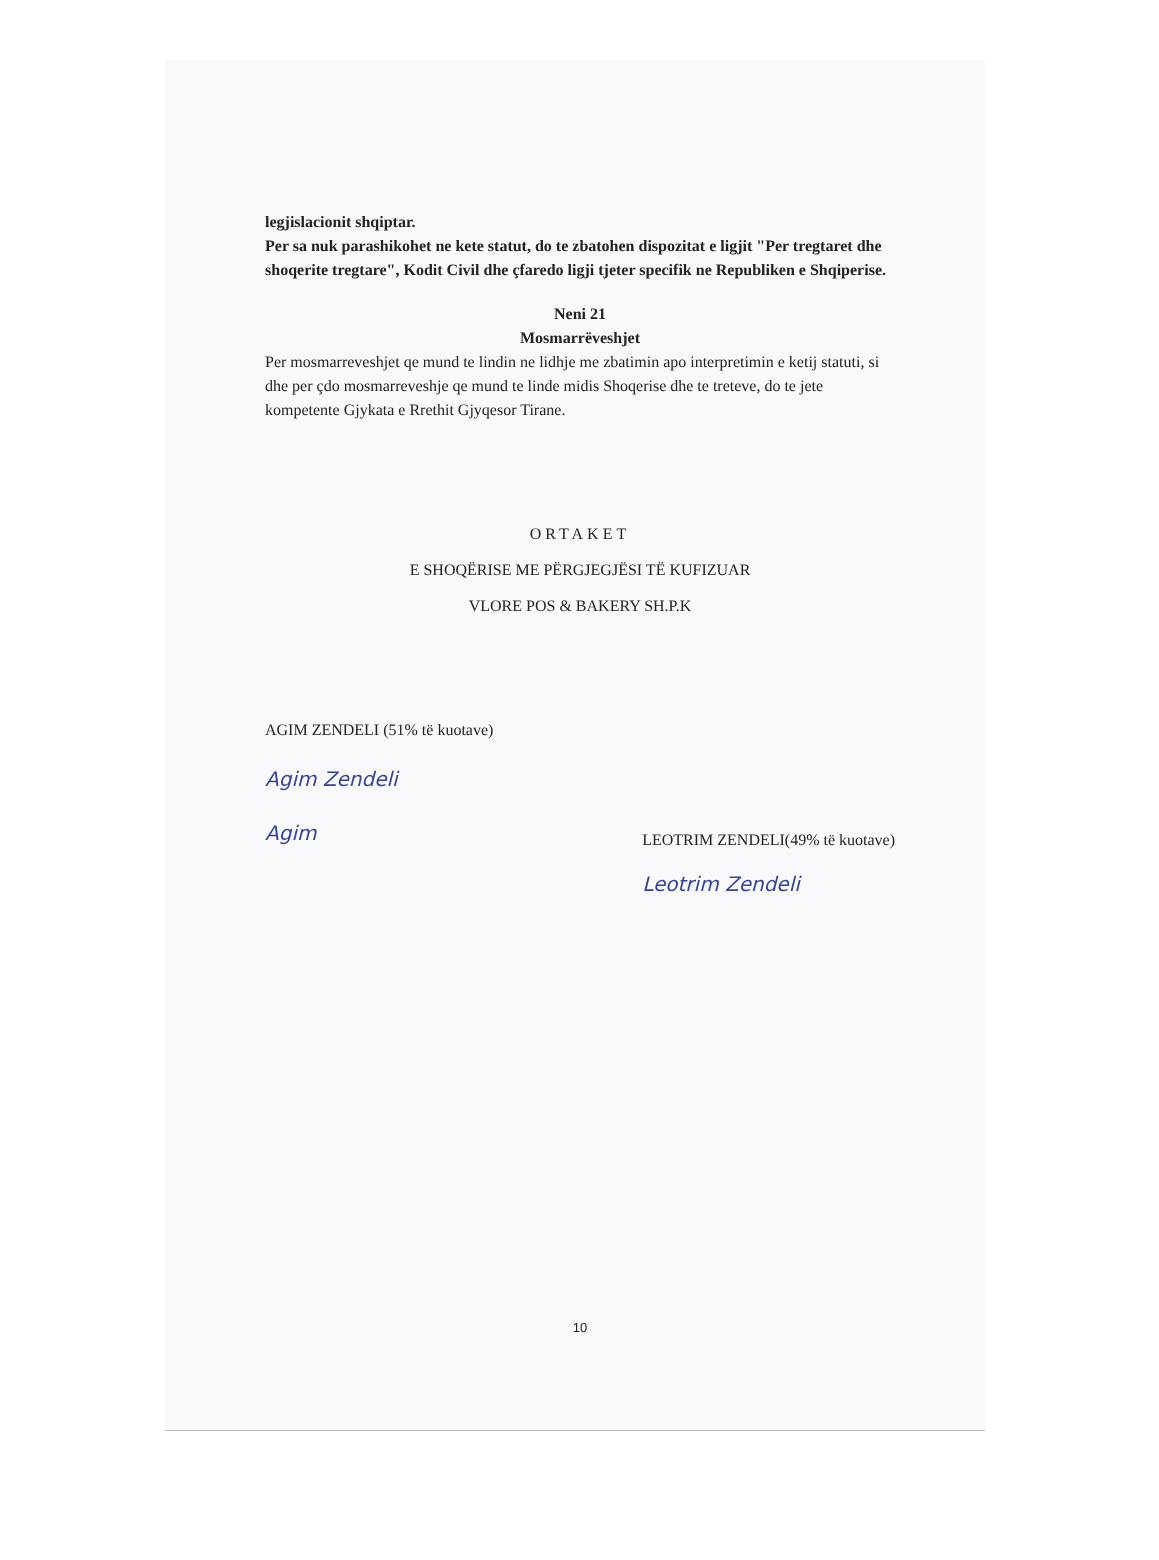legjislacionit shqiptar.
Per sa nuk parashikohet ne kete statut, do te zbatohen dispozitat e ligjit "Per tregtaret dhe shoqerite tregtare", Kodit Civil dhe çfaredo ligji tjeter specifik ne Republiken e Shqiperise.
Neni 21
Mosmarrëveshjet
Per mosmarreveshjet qe mund te lindin ne lidhje me zbatimin apo interpretimin e ketij statuti, si dhe per çdo mosmarreveshje qe mund te linde midis Shoqerise dhe te treteve, do te jete kompetente Gjykata e Rrethit Gjyqesor Tirane.
ORTAKET
E SHOQËRISE ME PËRGJEGJËSI TË KUFIZUAR
VLORE POS & BAKERY SH.P.K
AGIM ZENDELI (51% të kuotave)
Agim Zendeli
Agim
LEOTRIM ZENDELI(49% të kuotave)
Leotrim Zendeli
10